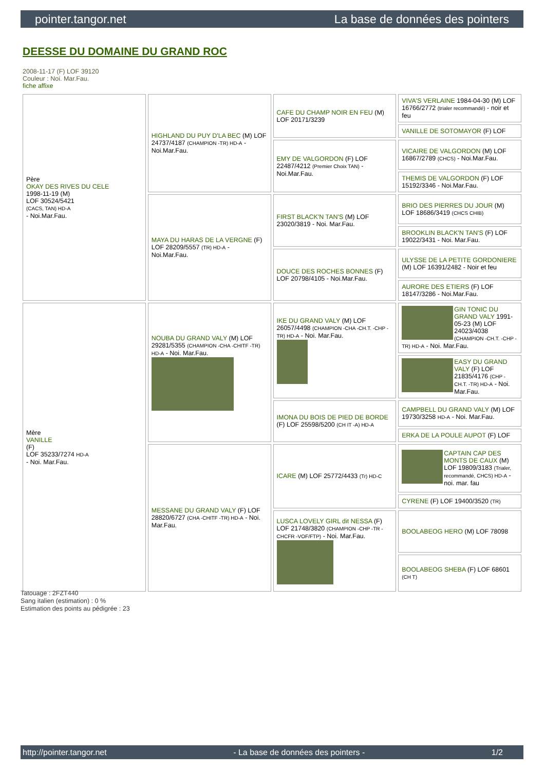pointer.tangor.net La base de données des pointers
DEESSE DU DOMAINE DU GRAND ROC
2008-11-17 (F) LOF 39120
Couleur : Noi. Mar.Fau.
fiche affixe
| Père OKAY DES RIVES DU CELE 1998-11-19 (M) LOF 30524/5421 (CACS, TAN) HD-A - Noi.Mar.Fau. | HIGHLAND DU PUY D'LA BEC (M) LOF 24737/4187 (CHAMPION -TR) HD-A - Noi.Mar.Fau. | CAFE DU CHAMP NOIR EN FEU (M) LOF 20171/3239 | VIVA'S VERLAINE 1984-04-30 (M) LOF 16766/2772 (trialer recommandé) - noir et feu |
| | | | VANILLE DE SOTOMAYOR (F) LOF |
| | | EMY DE VALGORDON (F) LOF 22487/4212 (Premier Choix TAN) - Noi.Mar.Fau. | VICAIRE DE VALGORDON (M) LOF 16867/2789 (CHCS) - Noi.Mar.Fau. |
| | | | THEMIS DE VALGORDON (F) LOF 15192/3346 - Noi.Mar.Fau. |
| | MAYA DU HARAS DE LA VERGNE (F) LOF 28209/5557 (TR) HD-A - Noi.Mar.Fau. | FIRST BLACK'N TAN'S (M) LOF 23020/3819 - Noi. Mar.Fau. | BRIO DES PIERRES DU JOUR (M) LOF 18686/3419 (CHCS CHIB) |
| | | | BROOKLIN BLACK'N TAN'S (F) LOF 19022/3431 - Noi. Mar.Fau. |
| | | DOUCE DES ROCHES BONNES (F) LOF 20798/4105 - Noi.Mar.Fau. | ULYSSE DE LA PETITE GORDONIERE (M) LOF 16391/2482 - Noir et feu |
| | | | AURORE DES ETIERS (F) LOF 18147/3286 - Noi.Mar.Fau. |
| Mère VANILLE (F) LOF 35233/7274 HD-A - Noi. Mar.Fau. | NOUBA DU GRAND VALY (M) LOF 29281/5355 (CHAMPION -CHA -CHITF -TR) HD-A - Noi. Mar.Fau. | IKE DU GRAND VALY (M) LOF 26057/4498 (CHAMPION -CHA -CH.T. -CHP -TR) HD-A - Noi. Mar.Fau. | GIN TONIC DU GRAND VALY 1991-05-23 (M) LOF 24023/4038 (CHAMPION -CH.T. -CHP -TR) HD-A - Noi. Mar.Fau. |
| | | | EASY DU GRAND VALY (F) LOF 21835/4176 (CHP -CH.T. -TR) HD-A - Noi. Mar.Fau. |
| | | IMONA DU BOIS DE PIED DE BORDE (F) LOF 25598/5200 (CH IT -A) HD-A | CAMPBELL DU GRAND VALY (M) LOF 19730/3258 HD-A - Noi. Mar.Fau. |
| | | | ERKA DE LA POULE AUPOT (F) LOF |
| | MESSANE DU GRAND VALY (F) LOF 28820/6727 (CHA -CHITF -TR) HD-A - Noi. Mar.Fau. | ICARE (M) LOF 25772/4433 (Tr) HD-C | CAPTAIN CAP DES MONTS DE CAUX (M) LOF 19809/3183 (Trialer, recommandé, CHCS) HD-A - noi. mar. fau |
| | | | CYRENE (F) LOF 19400/3520 (TR) |
| | | LUSCA LOVELY GIRL dit NESSA (F) LOF 21748/3820 (CHAMPION -CHP -TR -CHCFR -VOF/FTP) - Noi. Mar.Fau. | BOOLABEOG HERO (M) LOF 78098 |
| | | | BOOLABEOG SHEBA (F) LOF 68601 (CH T) |
Tatouage : 2FZT440
Sang italien (estimation) : 0 %
Estimation des points au pédigrée : 23
http://pointer.tangor.net - La base de données des pointers - 1/2